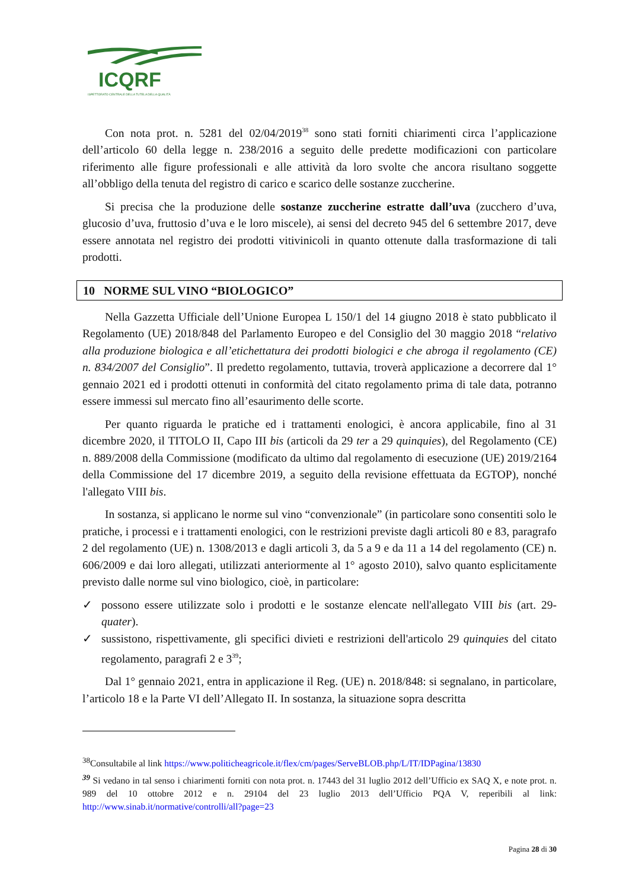ICQRF
ISPETTORATO CENTRALE DELLA TUTELA DELLA QUALITÀ
Con nota prot. n. 5281 del 02/04/2019<sup>38</sup> sono stati forniti chiarimenti circa l’applicazione dell’articolo 60 della legge n. 238/2016 a seguito delle predette modificazioni con particolare riferimento alle figure professionali e alle attività da loro svolte che ancora risultano soggette all’obbligo della tenuta del registro di carico e scarico delle sostanze zuccherine.
Si precisa che la produzione delle sostanze zuccherine estratte dall’uva (zucchero d’uva, glucosio d’uva, fruttosio d’uva e le loro miscele), ai sensi del decreto 945 del 6 settembre 2017, deve essere annotata nel registro dei prodotti vitivinicoli in quanto ottenute dalla trasformazione di tali prodotti.
10 NORME SUL VINO “BIOLOGICO”
Nella Gazzetta Ufficiale dell’Unione Europea L 150/1 del 14 giugno 2018 è stato pubblicato il Regolamento (UE) 2018/848 del Parlamento Europeo e del Consiglio del 30 maggio 2018 “relativo alla produzione biologica e all’etichettatura dei prodotti biologici e che abroga il regolamento (CE) n. 834/2007 del Consiglio”. Il predetto regolamento, tuttavia, troverà applicazione a decorrere dal 1° gennaio 2021 ed i prodotti ottenuti in conformità del citato regolamento prima di tale data, potranno essere immessi sul mercato fino all’esaurimento delle scorte.
Per quanto riguarda le pratiche ed i trattamenti enologici, è ancora applicabile, fino al 31 dicembre 2020, il TITOLO II, Capo III bis (articoli da 29 ter a 29 quinquies), del Regolamento (CE) n. 889/2008 della Commissione (modificato da ultimo dal regolamento di esecuzione (UE) 2019/2164 della Commissione del 17 dicembre 2019, a seguito della revisione effettuata da EGTOP), nonché l'allegato VIII bis.
In sostanza, si applicano le norme sul vino “convenzionale” (in particolare sono consentiti solo le pratiche, i processi e i trattamenti enologici, con le restrizioni previste dagli articoli 80 e 83, paragrafo 2 del regolamento (UE) n. 1308/2013 e dagli articoli 3, da 5 a 9 e da 11 a 14 del regolamento (CE) n. 606/2009 e dai loro allegati, utilizzati anteriormente al 1° agosto 2010), salvo quanto esplicitamente previsto dalle norme sul vino biologico, cioè, in particolare:
✓ possono essere utilizzate solo i prodotti e le sostanze elencate nell'allegato VIII bis (art. 29-quater).
✓ sussistono, rispettivamente, gli specifici divieti e restrizioni dell'articolo 29 quinquies del citato regolamento, paragrafi 2 e 3<sup>39</sup>;
Dal 1° gennaio 2021, entra in applicazione il Reg. (UE) n. 2018/848: si segnalano, in particolare, l’articolo 18 e la Parte VI dell’Allegato II. In sostanza, la situazione sopra descritta
<sup>38</sup> Consultabile al link https://www.politicheagricole.it/flex/cm/pages/ServeBLOB.php/L/IT/IDPagina/13830
<sup>39</sup> Si vedano in tal senso i chiarimenti forniti con nota prot. n. 17443 del 31 luglio 2012 dell’Ufficio ex SAQ X, e note prot. n. 989 del 10 ottobre 2012 e n. 29104 del 23 luglio 2013 dell’Ufficio PQA V, reperibili al link: http://www.sinab.it/normative/controlli/all?page=23
Pagina 28 di 30